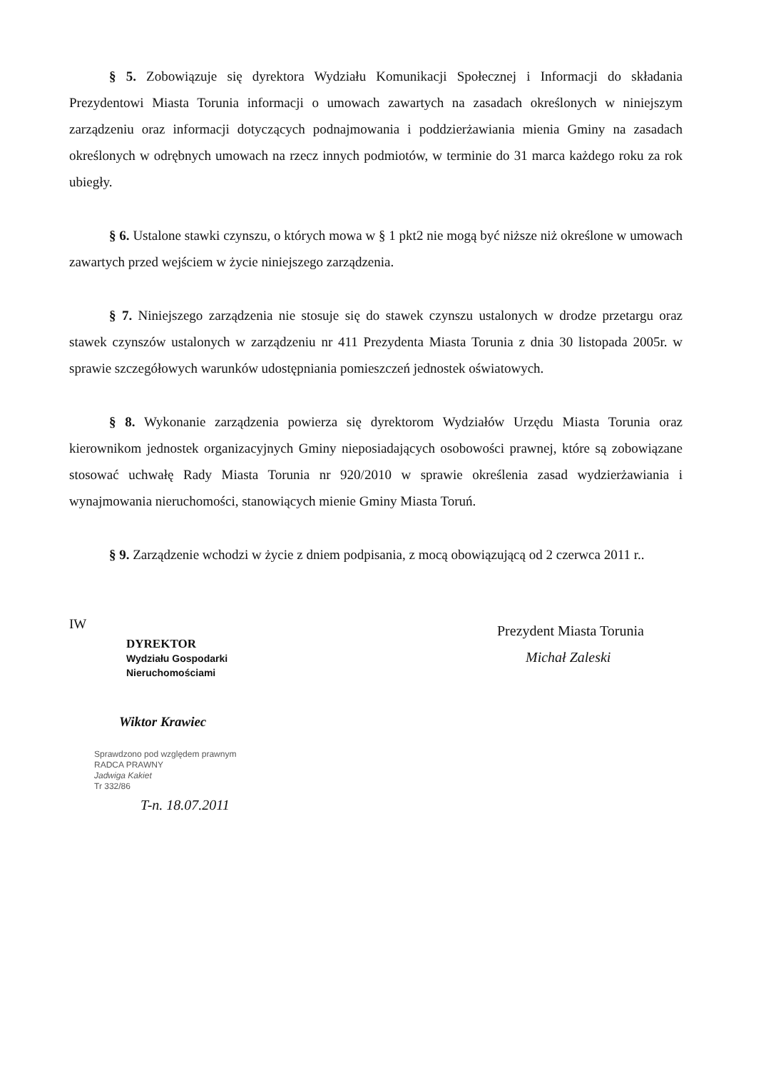§ 5. Zobowiązuje się dyrektora Wydziału Komunikacji Społecznej i Informacji do składania Prezydentowi Miasta Torunia informacji o umowach zawartych na zasadach określonych w niniejszym zarządzeniu oraz informacji dotyczących podnajmowania i poddzierżawiania mienia Gminy na zasadach określonych w odrębnych umowach na rzecz innych podmiotów, w terminie do 31 marca każdego roku za rok ubiegły.
§ 6. Ustalone stawki czynszu, o których mowa w § 1 pkt2 nie mogą być niższe niż określone w umowach zawartych przed wejściem w życie niniejszego zarządzenia.
§ 7. Niniejszego zarządzenia nie stosuje się do stawek czynszu ustalonych w drodze przetargu oraz stawek czynszów ustalonych w zarządzeniu nr 411 Prezydenta Miasta Torunia z dnia 30 listopada 2005r. w sprawie szczegółowych warunków udostępniania pomieszczeń jednostek oświatowych.
§ 8. Wykonanie zarządzenia powierza się dyrektorom Wydziałów Urzędu Miasta Torunia oraz kierownikom jednostek organizacyjnych Gminy nieposiadających osobowości prawnej, które są zobowiązane stosować uchwałę Rady Miasta Torunia nr 920/2010 w sprawie określenia zasad wydzierżawiania i wynajmowania nieruchomości, stanowiących mienie Gminy Miasta Toruń.
§ 9. Zarządzenie wchodzi w życie z dniem podpisania, z mocą obowiązującą od 2 czerwca 2011 r..
IW
DYREKTOR
Wydziału Gospodarki Nieruchomościami
Wiktor Krawiec
Sprawdzono pod względem prawnym
RADCA PRAWNY
Jadwiga Kakiet
Tr 332/86
T-n. 18.07.2011
Prezydent Miasta Torunia
Michał Zaleski